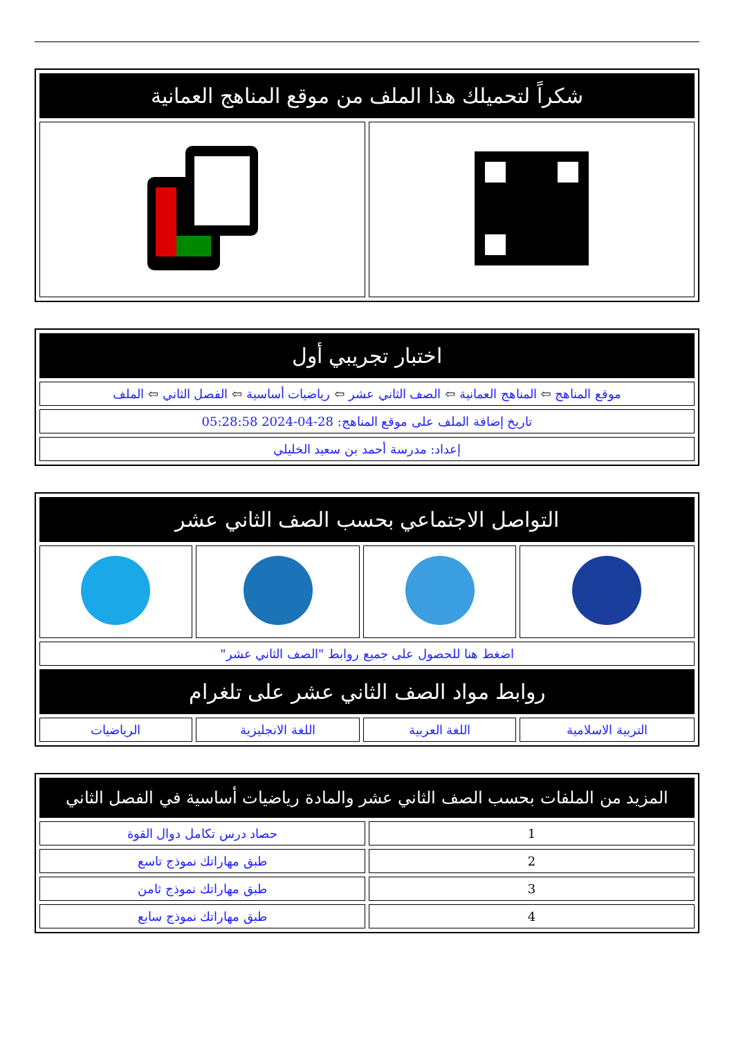| شكراً لتحميلك هذا الملف من موقع المناهج العمانية | |
| اختبار تجريبي أول |
| موقع المناهج ⇦ المناهج العمانية ⇦ الصف الثاني عشر ⇦ رياضيات أساسية ⇦ الفصل الثاني ⇦ الملف |
| تاريخ إضافة الملف على موقع المناهج: 28-04-2024 05:28:58 |
| إعداد: مدرسة أحمد بن سعيد الخليلي |
| التواصل الاجتماعي بحسب الصف الثاني عشر | | | |
| اضغط هنا للحصول على جميع روابط "الصف الثاني عشر" | | | |
| روابط مواد الصف الثاني عشر على تلغرام | | | |
| التربية الاسلامية | اللغة العربية | اللغة الانجليزية | الرياضيات |
| المزيد من الملفات بحسب الصف الثاني عشر والمادة رياضيات أساسية في الفصل الثاني | |
| 1 | حصاد درس تكامل دوال القوة |
| 2 | طبق مهاراتك نموذج تاسع |
| 3 | طبق مهاراتك نموذج ثامن |
| 4 | طبق مهاراتك نموذج سابع |